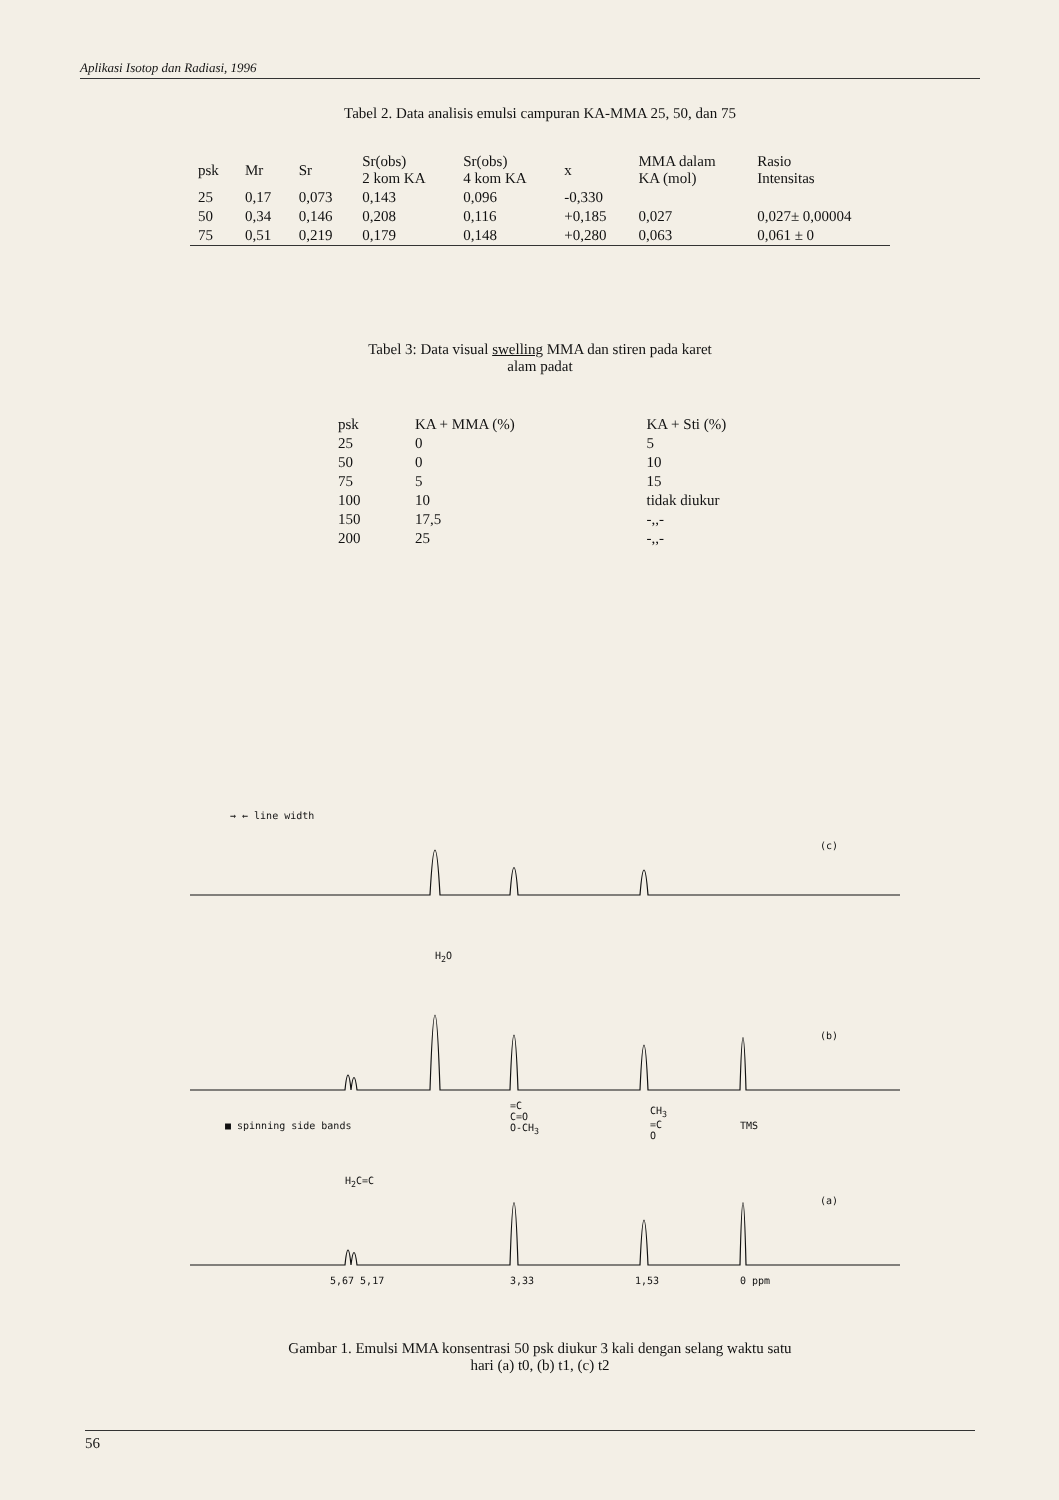Aplikasi Isotop dan Radiasi, 1996
Tabel 2. Data analisis emulsi campuran KA-MMA 25, 50, dan 75
| psk | Mr | Sr | Sr(obs) 2 kom KA | Sr(obs) 4 kom KA | x | MMA dalam KA (mol) | Rasio Intensitas |
| --- | --- | --- | --- | --- | --- | --- | --- |
| 25 | 0,17 | 0,073 | 0,143 | 0,096 | -0,330 | | |
| 50 | 0,34 | 0,146 | 0,208 | 0,116 | +0,185 | 0,027 | 0,027± 0,00004 |
| 75 | 0,51 | 0,219 | 0,179 | 0,148 | +0,280 | 0,063 | 0,061 ± 0 |
Tabel 3: Data visual swelling MMA dan stiren pada karet
alam padat
| psk | KA + MMA (%) | KA + Sti (%) |
| --- | --- | --- |
| 25 | 0 | 5 |
| 50 | 0 | 10 |
| 75 | 5 | 15 |
| 100 | 10 | tidak diukur |
| 150 | 17,5 | -,,- |
| 200 | 25 | -,,- |
→ ← line width
(c)
H<sub>2</sub>O
(b)
■ spinning side bands
=C
C=O
O-CH<sub>3</sub>
CH<sub>3</sub>
=C
O
TMS
H<sub>2</sub>C=C
(a)
5,67 5,17 3,33 1,53 0 ppm
Gambar 1. Emulsi MMA konsentrasi 50 psk diukur 3 kali dengan selang waktu satu
hari (a) t0, (b) t1, (c) t2
56